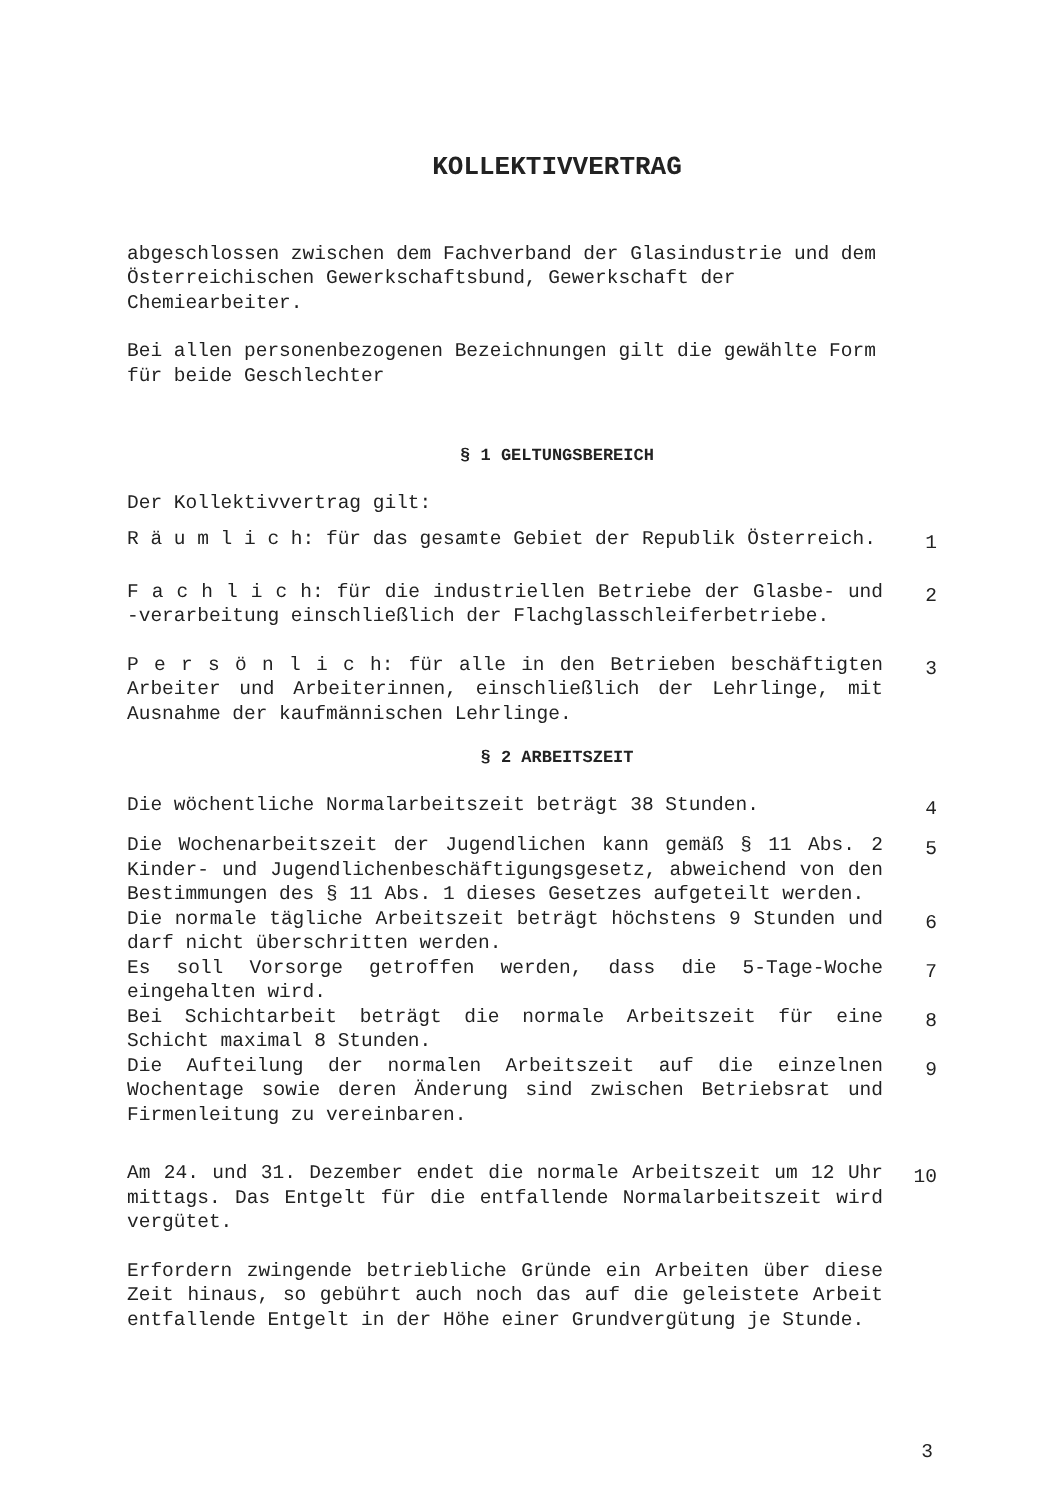KOLLEKTIVVERTRAG
abgeschlossen zwischen dem Fachverband der Glasindustrie und dem Österreichischen Gewerkschaftsbund, Gewerkschaft der Chemiearbeiter.
Bei allen personenbezogenen Bezeichnungen gilt die gewählte Form für beide Geschlechter
§ 1 GELTUNGSBEREICH
Der Kollektivvertrag gilt:
R ä u m l i c h: für das gesamte Gebiet der Republik Österreich.
1
F a c h l i c h: für die industriellen Betriebe der Glasbe- und -verarbeitung einschließlich der Flachglasschleiferbetriebe.
2
P e r s ö n l i c h: für alle in den Betrieben beschäftigten Arbeiter und Arbeiterinnen, einschließlich der Lehrlinge, mit Ausnahme der kaufmännischen Lehrlinge.
3
§ 2 ARBEITSZEIT
Die wöchentliche Normalarbeitszeit beträgt 38 Stunden.
4
Die Wochenarbeitszeit der Jugendlichen kann gemäß § 11 Abs. 2 Kinder- und Jugendlichenbeschäftigungsgesetz, abweichend von den Bestimmungen des § 11 Abs. 1 dieses Gesetzes aufgeteilt werden.
5
Die normale tägliche Arbeitszeit beträgt höchstens 9 Stunden und darf nicht überschritten werden.
6
Es soll Vorsorge getroffen werden, dass die 5-Tage-Woche eingehalten wird.
7
Bei Schichtarbeit beträgt die normale Arbeitszeit für eine Schicht maximal 8 Stunden.
8
Die Aufteilung der normalen Arbeitszeit auf die einzelnen Wochentage sowie deren Änderung sind zwischen Betriebsrat und Firmenleitung zu vereinbaren.
9
Am 24. und 31. Dezember endet die normale Arbeitszeit um 12 Uhr mittags. Das Entgelt für die entfallende Normalarbeitszeit wird vergütet.
10
Erfordern zwingende betriebliche Gründe ein Arbeiten über diese Zeit hinaus, so gebührt auch noch das auf die geleistete Arbeit entfallende Entgelt in der Höhe einer Grundvergütung je Stunde.
3